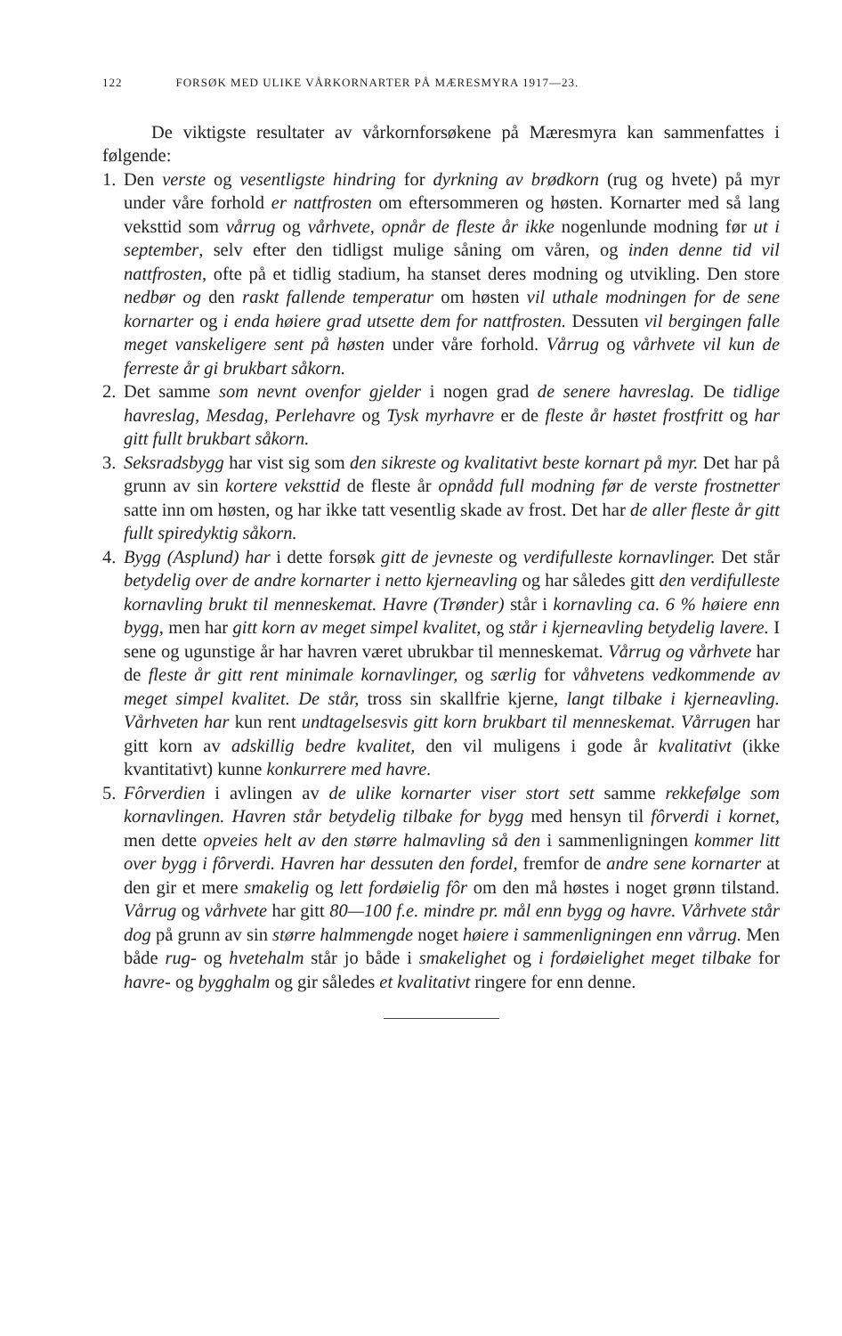122 FORSØK MED ULIKE VÅRKORNARTER PÅ MÆRESMYRA 1917—23.
De viktigste resultater av vårkornforsøkene på Mæresmyra kan sammenfattes i følgende:
1.
Den verste og vesentligste hindring for dyrkning av brødkorn (rug og hvete) på myr under våre forhold er nattfrosten om eftersommeren og høsten. Kornarter med så lang veksttid som vårrug og vårhvete, opnår de fleste år ikke nogenlunde modning før ut i september, selv efter den tidligst mulige såning om våren, og inden denne tid vil nattfrosten, ofte på et tidlig stadium, ha stanset deres modning og utvikling. Den store nedbør og den raskt fallende temperatur om høsten vil uthale modningen for de sene kornarter og i enda høiere grad utsette dem for nattfrosten. Dessuten vil bergingen falle meget vanskeligere sent på høsten under våre forhold. Vårrug og vårhvete vil kun de ferreste år gi brukbart såkorn.
2.
Det samme som nevnt ovenfor gjelder i nogen grad de senere havreslag. De tidlige havreslag, Mesdag, Perlehavre og Tysk myrhavre er de fleste år høstet frostfritt og har gitt fullt brukbart såkorn.
3.
Seksradsbygg har vist sig som den sikreste og kvalitativt beste kornart på myr. Det har på grunn av sin kortere veksttid de fleste år opnådd full modning før de verste frostnetter satte inn om høsten, og har ikke tatt vesentlig skade av frost. Det har de aller fleste år gitt fullt spiredyktig såkorn.
4.
Bygg (Asplund) har i dette forsøk gitt de jevneste og verdifulleste kornavlinger. Det står betydelig over de andre kornarter i netto kjerneavling og har således gitt den verdifulleste kornavling brukt til menneskemat. Havre (Trønder) står i kornavling ca. 6 % høiere enn bygg, men har gitt korn av meget simpel kvalitet, og står i kjerneavling betydelig lavere. I sene og ugunstige år har havren været ubrukbar til menneskemat. Vårrug og vårhvete har de fleste år gitt rent minimale kornavlinger, og særlig for våhvetens vedkommende av meget simpel kvalitet. De står, tross sin skallfrie kjerne, langt tilbake i kjerneavling. Vårhveten har kun rent undtagelsesvis gitt korn brukbart til menneskemat. Vårrugen har gitt korn av adskillig bedre kvalitet, den vil muligens i gode år kvalitativt (ikke kvantitativt) kunne konkurrere med havre.
5.
Fôrverdien i avlingen av de ulike kornarter viser stort sett samme rekkefølge som kornavlingen. Havren står betydelig tilbake for bygg med hensyn til fôrverdi i kornet, men dette opveies helt av den større halmavling så den i sammenligningen kommer litt over bygg i fôrverdi. Havren har dessuten den fordel, fremfor de andre sene kornarter at den gir et mere smakelig og lett fordøielig fôr om den må høstes i noget grønn tilstand. Vårrug og vårhvete har gitt 80—100 f.e. mindre pr. mål enn bygg og havre. Vårhvete står dog på grunn av sin større halmmengde noget høiere i sammenligningen enn vårrug. Men både rug- og hvetehalm står jo både i smakelighet og i fordøielighet meget tilbake for havre- og bygghalm og gir således et kvalitativt ringere for enn denne.